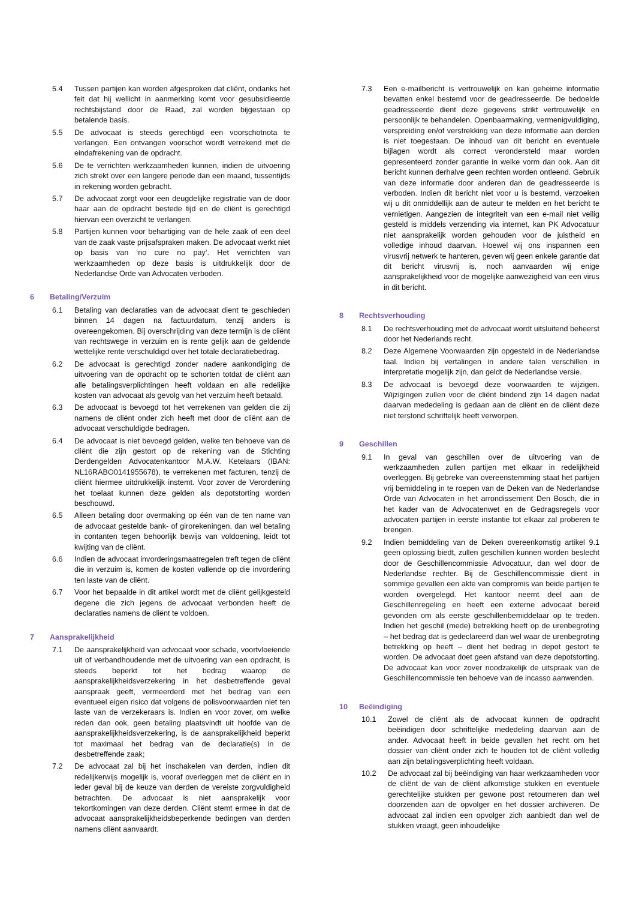5.4 Tussen partijen kan worden afgesproken dat cliënt, ondanks het feit dat hij wellicht in aanmerking komt voor gesubsidieerde rechtsbijstand door de Raad, zal worden bijgestaan op betalende basis.
5.5 De advocaat is steeds gerechtigd een voorschotnota te verlangen. Een ontvangen voorschot wordt verrekend met de eindafrekening van de opdracht.
5.6 De te verrichten werkzaamheden kunnen, indien de uitvoering zich strekt over een langere periode dan een maand, tussentijds in rekening worden gebracht.
5.7 De advocaat zorgt voor een deugdelijke registratie van de door haar aan de opdracht bestede tijd en de cliënt is gerechtigd hiervan een overzicht te verlangen.
5.8 Partijen kunnen voor behartiging van de hele zaak of een deel van de zaak vaste prijsafspraken maken. De advocaat werkt niet op basis van ‘no cure no pay’. Het verrichten van werkzaamheden op deze basis is uitdrukkelijk door de Nederlandse Orde van Advocaten verboden.
6 Betaling/Verzuim
6.1 Betaling van declaraties van de advocaat dient te geschieden binnen 14 dagen na factuurdatum, tenzij anders is overeengekomen. Bij overschrijding van deze termijn is de cliënt van rechtswege in verzuim en is rente gelijk aan de geldende wettelijke rente verschuldigd over het totale declaratiebedrag.
6.2 De advocaat is gerechtigd zonder nadere aankondiging de uitvoering van de opdracht op te schorten totdat de cliënt aan alle betalingsverplichtingen heeft voldaan en alle redelijke kosten van advocaat als gevolg van het verzuim heeft betaald.
6.3 De advocaat is bevoegd tot het verrekenen van gelden die zij namens de cliënt onder zich heeft met door de cliënt aan de advocaat verschuldigde bedragen.
6.4 De advocaat is niet bevoegd gelden, welke ten behoeve van de cliënt die zijn gestort op de rekening van de Stichting Derdengelden Advocatenkantoor M.A.W. Ketelaars (IBAN: NL16RABO0141955678), te verrekenen met facturen, tenzij de cliënt hiermee uitdrukkelijk instemt. Voor zover de Verordening het toelaat kunnen deze gelden als depotstorting worden beschouwd.
6.5 Alleen betaling door overmaking op één van de ten name van de advocaat gestelde bank- of girorekeningen, dan wel betaling in contanten tegen behoorlijk bewijs van voldoening, leidt tot kwijting van de cliënt.
6.6 Indien de advocaat invorderingsmaatregelen treft tegen de cliënt die in verzuim is, komen de kosten vallende op die invordering ten laste van de cliënt.
6.7 Voor het bepaalde in dit artikel wordt met de cliënt gelijkgesteld degene die zich jegens de advocaat verbonden heeft de declaraties namens de cliënt te voldoen.
7 Aansprakelijkheid
7.1 De aansprakelijkheid van advocaat voor schade, voortvloeiende uit of verbandhoudende met de uitvoering van een opdracht, is steeds beperkt tot het bedrag waarop de aansprakelijkheidsverzekering in het desbetreffende geval aanspraak geeft, vermeerderd met het bedrag van een eventueel eigen risico dat volgens de polisvoorwaarden niet ten laste van de verzekeraars is. Indien en voor zover, om welke reden dan ook, geen betaling plaatsvindt uit hoofde van de aansprakelijkheidsverzekering, is de aansprakelijkheid beperkt tot maximaal het bedrag van de declaratie(s) in de desbetreffende zaak;
7.2 De advocaat zal bij het inschakelen van derden, indien dit redelijkerwijs mogelijk is, vooraf overleggen met de cliënt en in ieder geval bij de keuze van derden de vereiste zorgvuldigheid betrachten. De advocaat is niet aansprakelijk voor tekortkomingen van deze derden. Cliënt stemt ermee in dat de advocaat aansprakelijkheidsbeperkende bedingen van derden namens cliënt aanvaardt.
7.3 Een e-mailbericht is vertrouwelijk en kan geheime informatie bevatten enkel bestemd voor de geadresseerde. De bedoelde geadresseerde dient deze gegevens strikt vertrouwelijk en persoonlijk te behandelen. Openbaarmaking, vermenigvuldiging, verspreiding en/of verstrekking van deze informatie aan derden is niet toegestaan. De inhoud van dit bericht en eventuele bijlagen wordt als correct verondersteld maar worden gepresenteerd zonder garantie in welke vorm dan ook. Aan dit bericht kunnen derhalve geen rechten worden ontleend. Gebruik van deze informatie door anderen dan de geadresseerde is verboden. Indien dit bericht niet voor u is bestemd, verzoeken wij u dit onmiddellijk aan de auteur te melden en het bericht te vernietigen. Aangezien de integriteit van een e-mail niet veilig gesteld is middels verzending via internet, kan PK Advocatuur niet aansprakelijk worden gehouden voor de juistheid en volledige inhoud daarvan. Hoewel wij ons inspannen een virusvrij netwerk te hanteren, geven wij geen enkele garantie dat dit bericht virusvrij is, noch aanvaarden wij enige aansprakelijkheid voor de mogelijke aanwezigheid van een virus in dit bericht.
8 Rechtsverhouding
8.1 De rechtsverhouding met de advocaat wordt uitsluitend beheerst door het Nederlands recht.
8.2 Deze Algemene Voorwaarden zijn opgesteld in de Nederlandse taal. Indien bij vertalingen in andere talen verschillen in interpretatie mogelijk zijn, dan geldt de Nederlandse versie.
8.3 De advocaat is bevoegd deze voorwaarden te wijzigen. Wijzigingen zullen voor de cliënt bindend zijn 14 dagen nadat daarvan mededeling is gedaan aan de cliënt en de cliënt deze niet terstond schriftelijk heeft verworpen.
9 Geschillen
9.1 In geval van geschillen over de uitvoering van de werkzaamheden zullen partijen met elkaar in redelijkheid overleggen. Bij gebreke van overeenstemming staat het partijen vrij bemiddeling in te roepen van de Deken van de Nederlandse Orde van Advocaten in het arrondissement Den Bosch, die in het kader van de Advocatenwet en de Gedragsregels voor advocaten partijen in eerste instantie tot elkaar zal proberen te brengen.
9.2 Indien bemiddeling van de Deken overeenkomstig artikel 9.1 geen oplossing biedt, zullen geschillen kunnen worden beslecht door de Geschillencommissie Advocatuur, dan wel door de Nederlandse rechter. Bij de Geschillencommissie dient in sommige gevallen een akte van compromis van beide partijen te worden overgelegd. Het kantoor neemt deel aan de Geschillenregeling en heeft een externe advocaat bereid gevonden om als eerste geschillenbemiddelaar op te treden. Indien het geschil (mede) betrekking heeft op de urenbegroting – het bedrag dat is gedeclareerd dan wel waar de urenbegroting betrekking op heeft – dient het bedrag in depot gestort te worden. De advocaat doet geen afstand van deze depotstorting. De advocaat kan voor zover noodzakelijk de uitspraak van de Geschillencommissie ten behoeve van de incasso aanwenden.
10 Beëindiging
10.1 Zowel de cliënt als de advocaat kunnen de opdracht beëindigen door schriftelijke mededeling daarvan aan de ander. Advocaat heeft in beide gevallen het recht om het dossier van cliënt onder zich te houden tot de cliënt volledig aan zijn betalingsverplichting heeft voldaan.
10.2 De advocaat zal bij beëindiging van haar werkzaamheden voor de cliënt de van de cliënt afkomstige stukken en eventuele gerechtelijke stukken per gewone post retourneren dan wel doorzenden aan de opvolger en het dossier archiveren. De advocaat zal indien een opvolger zich aanbiedt dan wel de stukken vraagt, geen inhoudelijke